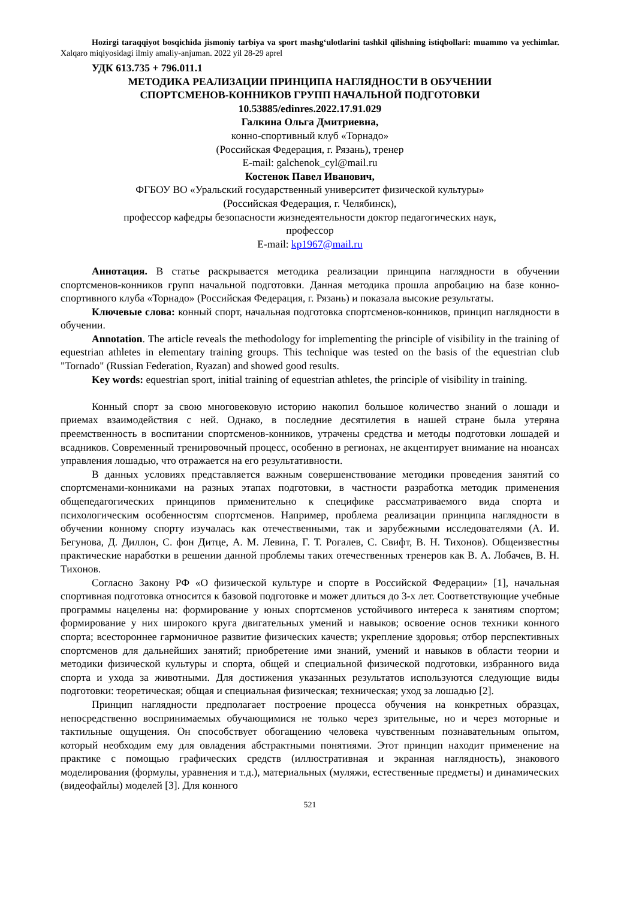Hozirgi taraqqiyot bosqichida jismoniy tarbiya va sport mashg‘ulotlarini tashkil qilishning istiqbollari: muammo va yechimlar. Xalqaro miqiyosidagi ilmiy amaliy-anjuman. 2022 yil 28-29 aprel
УДК 613.735 + 796.011.1
МЕТОДИКА РЕАЛИЗАЦИИ ПРИНЦИПА НАГЛЯДНОСТИ В ОБУЧЕНИИ
СПОРТСМЕНОВ-КОННИКОВ ГРУПП НАЧАЛЬНОЙ ПОДГОТОВКИ
10.53885/edinres.2022.17.91.029
Галкина Ольга Дмитриевна,
конно-спортивный клуб «Торнадо»
(Российская Федерация, г. Рязань), тренер
E-mail: galchenok_cyl@mail.ru
Костенок Павел Иванович,
ФГБОУ ВО «Уральский государственный университет физической культуры»
(Российская Федерация, г. Челябинск),
профессор кафедры безопасности жизнедеятельности доктор педагогических наук,
профессор
E-mail: kp1967@mail.ru
Аннотация. В статье раскрывается методика реализации принципа наглядности в обучении спортсменов-конников групп начальной подготовки. Данная методика прошла апробацию на базе конно-спортивного клуба «Торнадо» (Российская Федерация, г. Рязань) и показала высокие результаты.
Ключевые слова: конный спорт, начальная подготовка спортсменов-конников, принцип наглядности в обучении.
Annotation. The article reveals the methodology for implementing the principle of visibility in the training of equestrian athletes in elementary training groups. This technique was tested on the basis of the equestrian club "Tornado" (Russian Federation, Ryazan) and showed good results.
Key words: equestrian sport, initial training of equestrian athletes, the principle of visibility in training.
Конный спорт за свою многовековую историю накопил большое количество знаний о лошади и приемах взаимодействия с ней. Однако, в последние десятилетия в нашей стране была утеряна преемственность в воспитании спортсменов-конников, утрачены средства и методы подготовки лошадей и всадников. Современный тренировочный процесс, особенно в регионах, не акцентирует внимание на нюансах управления лошадью, что отражается на его результативности.
В данных условиях представляется важным совершенствование методики проведения занятий со спортсменами-конниками на разных этапах подготовки, в частности разработка методик применения общепедагогических принципов применительно к специфике рассматриваемого вида спорта и психологическим особенностям спортсменов. Например, проблема реализации принципа наглядности в обучении конному спорту изучалась как отечественными, так и зарубежными исследователями (А. И. Бегунова, Д. Диллон, С. фон Дитце, А. М. Левина, Г. Т. Рогалев, С. Свифт, В. Н. Тихонов). Общеизвестны практические наработки в решении данной проблемы таких отечественных тренеров как В. А. Лобачев, В. Н. Тихонов.
Согласно Закону РФ «О физической культуре и спорте в Российской Федерации» [1], начальная спортивная подготовка относится к базовой подготовке и может длиться до 3-х лет. Соответствующие учебные программы нацелены на: формирование у юных спортсменов устойчивого интереса к занятиям спортом; формирование у них широкого круга двигательных умений и навыков; освоение основ техники конного спорта; всестороннее гармоничное развитие физических качеств; укрепление здоровья; отбор перспективных спортсменов для дальнейших занятий; приобретение ими знаний, умений и навыков в области теории и методики физической культуры и спорта, общей и специальной физической подготовки, избранного вида спорта и ухода за животными. Для достижения указанных результатов используются следующие виды подготовки: теоретическая; общая и специальная физическая; техническая; уход за лошадью [2].
Принцип наглядности предполагает построение процесса обучения на конкретных образцах, непосредственно воспринимаемых обучающимися не только через зрительные, но и через моторные и тактильные ощущения. Он способствует обогащению человека чувственным познавательным опытом, который необходим ему для овладения абстрактными понятиями. Этот принцип находит применение на практике с помощью графических средств (иллюстративная и экранная наглядность), знакового моделирования (формулы, уравнения и т.д.), материальных (муляжи, естественные предметы) и динамических (видеофайлы) моделей [3]. Для конного
521